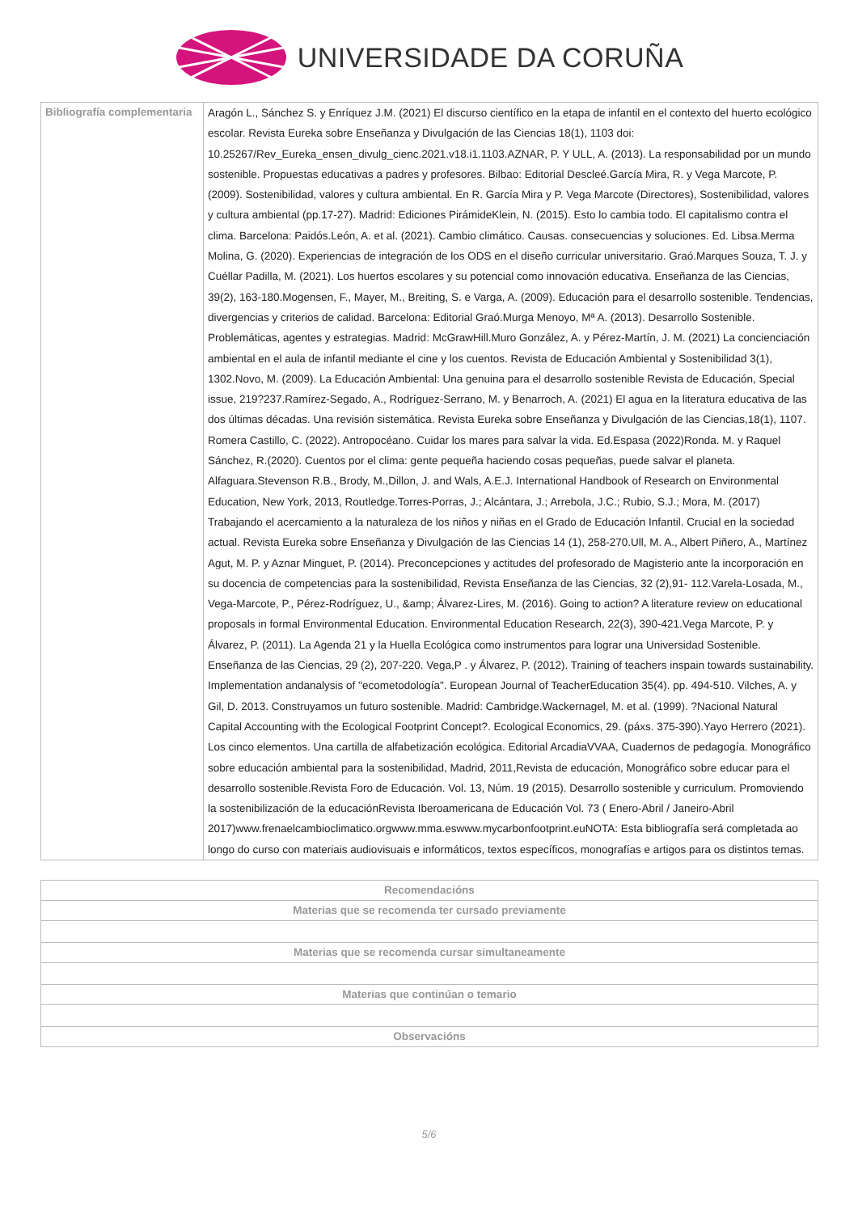UNIVERSIDADE DA CORUÑA
| Bibliografía complementaria | Aragón L., Sánchez S. y Enríquez J.M. (2021) El discurso científico en la etapa de infantil en el contexto del huerto ecológico escolar. Revista Eureka sobre Enseñanza y Divulgación de las Ciencias 18(1), 1103 doi: 10.25267/Rev_Eureka_ensen_divulg_cienc.2021.v18.i1.1103.AZNAR, P. Y ULL, A. (2013). La responsabilidad por un mundo sostenible. Propuestas educativas a padres y profesores. Bilbao: Editorial Descleé.García Mira, R. y Vega Marcote, P. (2009). Sostenibilidad, valores y cultura ambiental. En R. García Mira y P. Vega Marcote (Directores), Sostenibilidad, valores y cultura ambiental (pp.17-27). Madrid: Ediciones PirámideKlein, N. (2015). Esto lo cambia todo. El capitalismo contra el clima. Barcelona: Paidós.León, A. et al. (2021). Cambio climático. Causas. consecuencias y soluciones. Ed. Libsa.Merma Molina, G. (2020). Experiencias de integración de los ODS en el diseño curricular universitario. Graó.Marques Souza, T. J. y Cuéllar Padilla, M. (2021). Los huertos escolares y su potencial como innovación educativa. Enseñanza de las Ciencias, 39(2), 163-180.Mogensen, F., Mayer, M., Breiting, S. e Varga, A. (2009). Educación para el desarrollo sostenible. Tendencias, divergencias y criterios de calidad. Barcelona: Editorial Graó.Murga Menoyo, Mª A. (2013). Desarrollo Sostenible. Problemáticas, agentes y estrategias. Madrid: McGrawHill.Muro González, A. y Pérez-Martín, J. M. (2021) La concienciación ambiental en el aula de infantil mediante el cine y los cuentos. Revista de Educación Ambiental y Sostenibilidad 3(1), 1302.Novo, M. (2009). La Educación Ambiental: Una genuina para el desarrollo sostenible Revista de Educación, Special issue, 219?237.Ramírez-Segado, A., Rodríguez-Serrano, M. y Benarroch, A. (2021) El agua en la literatura educativa de las dos últimas décadas. Una revisión sistemática. Revista Eureka sobre Enseñanza y Divulgación de las Ciencias,18(1), 1107. Romera Castillo, C. (2022). Antropocéano. Cuidar los mares para salvar la vida. Ed.Espasa (2022)Ronda. M. y Raquel Sánchez, R.(2020). Cuentos por el clima: gente pequeña haciendo cosas pequeñas, puede salvar el planeta. Alfaguara.Stevenson R.B., Brody, M.,Dillon, J. and Wals, A.E.J. International Handbook of Research on Environmental Education, New York, 2013, Routledge.Torres-Porras, J.; Alcántara, J.; Arrebola, J.C.; Rubio, S.J.; Mora, M. (2017) Trabajando el acercamiento a la naturaleza de los niños y niñas en el Grado de Educación Infantil. Crucial en la sociedad actual. Revista Eureka sobre Enseñanza y Divulgación de las Ciencias 14 (1), 258-270.Ull, M. A., Albert Piñero, A., Martínez Agut, M. P. y Aznar Minguet, P. (2014). Preconcepciones y actitudes del profesorado de Magisterio ante la incorporación en su docencia de competencias para la sostenibilidad, Revista Enseñanza de las Ciencias, 32 (2),91- 112.Varela-Losada, M., Vega-Marcote, P., Pérez-Rodríguez, U., &amp; Álvarez-Lires, M. (2016). Going to action? A literature review on educational proposals in formal Environmental Education. Environmental Education Research, 22(3), 390-421.Vega Marcote, P. y Álvarez, P. (2011). La Agenda 21 y la Huella Ecológica como instrumentos para lograr una Universidad Sostenible. Enseñanza de las Ciencias, 29 (2), 207-220. Vega,P . y Álvarez, P. (2012). Training of teachers inspain towards sustainability. Implementation andanalysis of "ecometodología". European Journal of TeacherEducation 35(4). pp. 494-510. Vilches, A. y Gil, D. 2013. Construyamos un futuro sostenible. Madrid: Cambridge.Wackernagel, M. et al. (1999). ?Nacional Natural Capital Accounting with the Ecological Footprint Concept?. Ecological Economics, 29. (páxs. 375-390).Yayo Herrero (2021). Los cinco elementos. Una cartilla de alfabetización ecológica. Editorial ArcadiaVVAA, Cuadernos de pedagogía. Monográfico sobre educación ambiental para la sostenibilidad, Madrid, 2011,Revista de educación, Monográfico sobre educar para el desarrollo sostenible.Revista Foro de Educación. Vol. 13, Núm. 19 (2015). Desarrollo sostenible y curriculum. Promoviendo la sostenibilización de la educaciónRevista Iberoamericana de Educación Vol. 73 ( Enero-Abril / Janeiro-Abril 2017)www.frenaelcambioclimatico.orgwww.mma.eswww.mycarbonfootprint.euNOTA: Esta bibliografía será completada ao longo do curso con materiais audiovisuais e informáticos, textos específicos, monografías e artigos para os distintos temas. |
| Recomendacións |
| --- |
| Materias que se recomenda ter cursado previamente |
| Materias que se recomenda cursar simultaneamente |
| Materias que continúan o temario |
| Observacións |
5/6